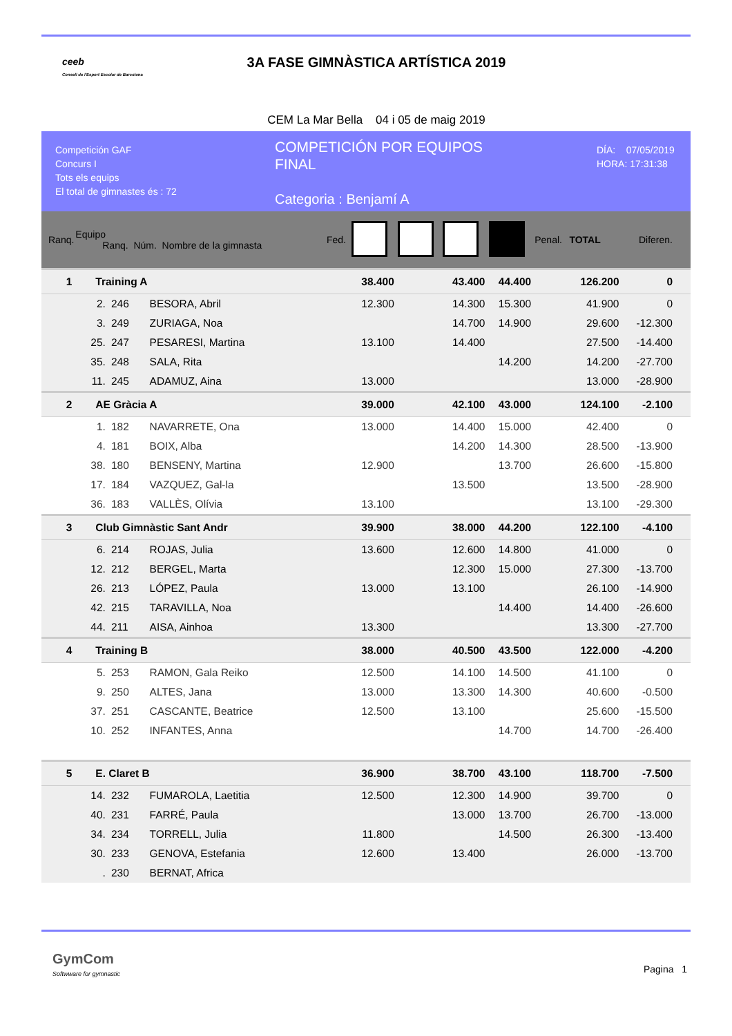ceeb
Consell de l'Esport Escolar de Barcelona
3A FASE GIMNÀSTICA ARTÍSTICA 2019
CEM La Mar Bella 04 i 05 de maig 2019
Competición GAF
Concurs I
Tots els equips
El total de gimnastes és : 72
COMPETICIÓN POR EQUIPOS
FINAL
Categoria : Benjamí A
DÍA: 07/05/2019
HORA: 17:31:38
| Ranq. | Equipo Ranq. Núm. Nombre de la gimnasta | | | Fed. | | | | | Penal. | TOTAL | Diferen. |
| --- | --- | --- | --- | --- | --- | --- | --- | --- | --- | --- | --- |
| 1 | Training A | | | | 38.400 | | 43.400 | 44.400 | | 126.200 | 0 |
| | 2. | 246 | BESORA, Abril | | 12.300 | | 14.300 | 15.300 | | 41.900 | 0 |
| | 3. | 249 | ZURIAGA, Noa | | | | 14.700 | 14.900 | | 29.600 | -12.300 |
| | 25. | 247 | PESARESI, Martina | | 13.100 | | 14.400 | | | 27.500 | -14.400 |
| | 35. | 248 | SALA, Rita | | | | | 14.200 | | 14.200 | -27.700 |
| | 11. | 245 | ADAMUZ, Aina | | 13.000 | | | | | 13.000 | -28.900 |
| 2 | AE Gràcia A | | | | 39.000 | | 42.100 | 43.000 | | 124.100 | -2.100 |
| | 1. | 182 | NAVARRETE, Ona | | 13.000 | | 14.400 | 15.000 | | 42.400 | 0 |
| | 4. | 181 | BOIX, Alba | | | | 14.200 | 14.300 | | 28.500 | -13.900 |
| | 38. | 180 | BENSENY, Martina | | 12.900 | | | 13.700 | | 26.600 | -15.800 |
| | 17. | 184 | VAZQUEZ, Gal-la | | | | 13.500 | | | 13.500 | -28.900 |
| | 36. | 183 | VALLÈS, Olívia | | 13.100 | | | | | 13.100 | -29.300 |
| 3 | Club Gimnàstic Sant Andr | | | | 39.900 | | 38.000 | 44.200 | | 122.100 | -4.100 |
| | 6. | 214 | ROJAS, Julia | | 13.600 | | 12.600 | 14.800 | | 41.000 | 0 |
| | 12. | 212 | BERGEL, Marta | | | | 12.300 | 15.000 | | 27.300 | -13.700 |
| | 26. | 213 | LÓPEZ, Paula | | 13.000 | | 13.100 | | | 26.100 | -14.900 |
| | 42. | 215 | TARAVILLA, Noa | | | | | 14.400 | | 14.400 | -26.600 |
| | 44. | 211 | AISA, Ainhoa | | 13.300 | | | | | 13.300 | -27.700 |
| 4 | Training B | | | | 38.000 | | 40.500 | 43.500 | | 122.000 | -4.200 |
| | 5. | 253 | RAMON, Gala Reiko | | 12.500 | | 14.100 | 14.500 | | 41.100 | 0 |
| | 9. | 250 | ALTES, Jana | | 13.000 | | 13.300 | 14.300 | | 40.600 | -0.500 |
| | 37. | 251 | CASCANTE, Beatrice | | 12.500 | | 13.100 | | | 25.600 | -15.500 |
| | 10. | 252 | INFANTES, Anna | | | | | 14.700 | | 14.700 | -26.400 |
| 5 | E. Claret B | | | | 36.900 | | 38.700 | 43.100 | | 118.700 | -7.500 |
| | 14. | 232 | FUMAROLA, Laetitia | | 12.500 | | 12.300 | 14.900 | | 39.700 | 0 |
| | 40. | 231 | FARRÉ, Paula | | | | 13.000 | 13.700 | | 26.700 | -13.000 |
| | 34. | 234 | TORRELL, Julia | | 11.800 | | | 14.500 | | 26.300 | -13.400 |
| | 30. | 233 | GENOVA, Estefania | | 12.600 | | 13.400 | | | 26.000 | -13.700 |
| | . | 230 | BERNAT, Africa | | | | | | | | |
GymCom
Softwware for gymnastic
Pagina 1